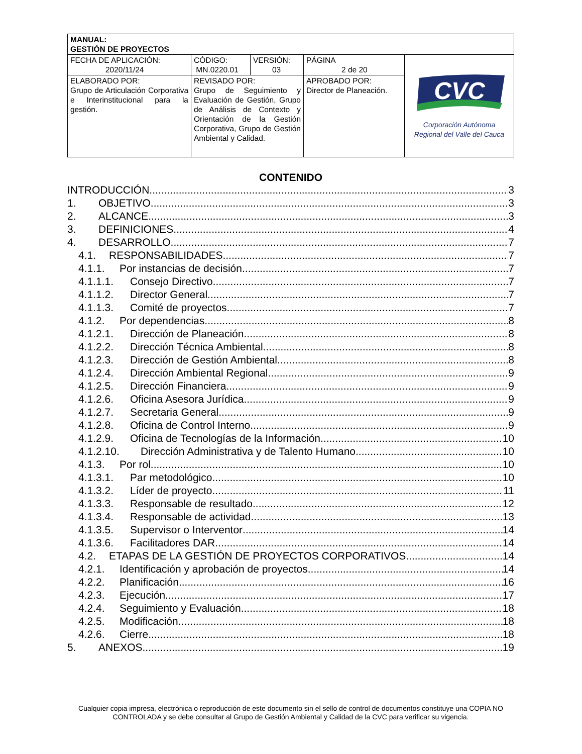| MANUAL: GESTIÓN DE PROYECTOS | | | | |
| FECHA DE APLICACIÓN: 2020/11/24 | CÓDIGO: MN.0220.01 | VERSIÓN: 03 | PÁGINA 2 de 20 | CVC Corporación Autónoma Regional del Valle del Cauca |
| ELABORADO POR: Grupo de Articulación Corporativa e Interinstitucional para la gestión. | REVISADO POR: Grupo de Seguimiento y Evaluación de Gestión, Grupo de Análisis de Contexto y Orientación de la Gestión Corporativa, Grupo de Gestión Ambiental y Calidad. | | APROBADO POR: Director de Planeación. | |
CONTENIDO
INTRODUCCIÓN 3
1. OBJETIVO 3
2. ALCANCE 3
3. DEFINICIONES 4
4. DESARROLLO 7
4.1. RESPONSABILIDADES 7
4.1.1. Por instancias de decisión 7
4.1.1.1. Consejo Directivo 7
4.1.1.2. Director General 7
4.1.1.3. Comité de proyectos 7
4.1.2. Por dependencias 8
4.1.2.1. Dirección de Planeación 8
4.1.2.2. Dirección Técnica Ambiental 8
4.1.2.3. Dirección de Gestión Ambiental 8
4.1.2.4. Dirección Ambiental Regional 9
4.1.2.5. Dirección Financiera 9
4.1.2.6. Oficina Asesora Jurídica 9
4.1.2.7. Secretaria General 9
4.1.2.8. Oficina de Control Interno 9
4.1.2.9. Oficina de Tecnologías de la Información 10
4.1.2.10. Dirección Administrativa y de Talento Humano 10
4.1.3. Por rol 10
4.1.3.1. Par metodológico 10
4.1.3.2. Líder de proyecto 11
4.1.3.3. Responsable de resultado 12
4.1.3.4. Responsable de actividad 13
4.1.3.5. Supervisor o Interventor 14
4.1.3.6. Facilitadores DAR 14
4.2. ETAPAS DE LA GESTIÓN DE PROYECTOS CORPORATIVOS 14
4.2.1. Identificación y aprobación de proyectos 14
4.2.2. Planificación 16
4.2.3. Ejecución 17
4.2.4. Seguimiento y Evaluación 18
4.2.5. Modificación 18
4.2.6. Cierre 18
5. ANEXOS 19
Cualquier copia impresa, electrónica o reproducción de este documento sin el sello de control de documentos constituye una COPIA NO CONTROLADA y se debe consultar al Grupo de Gestión Ambiental y Calidad de la CVC para verificar su vigencia.